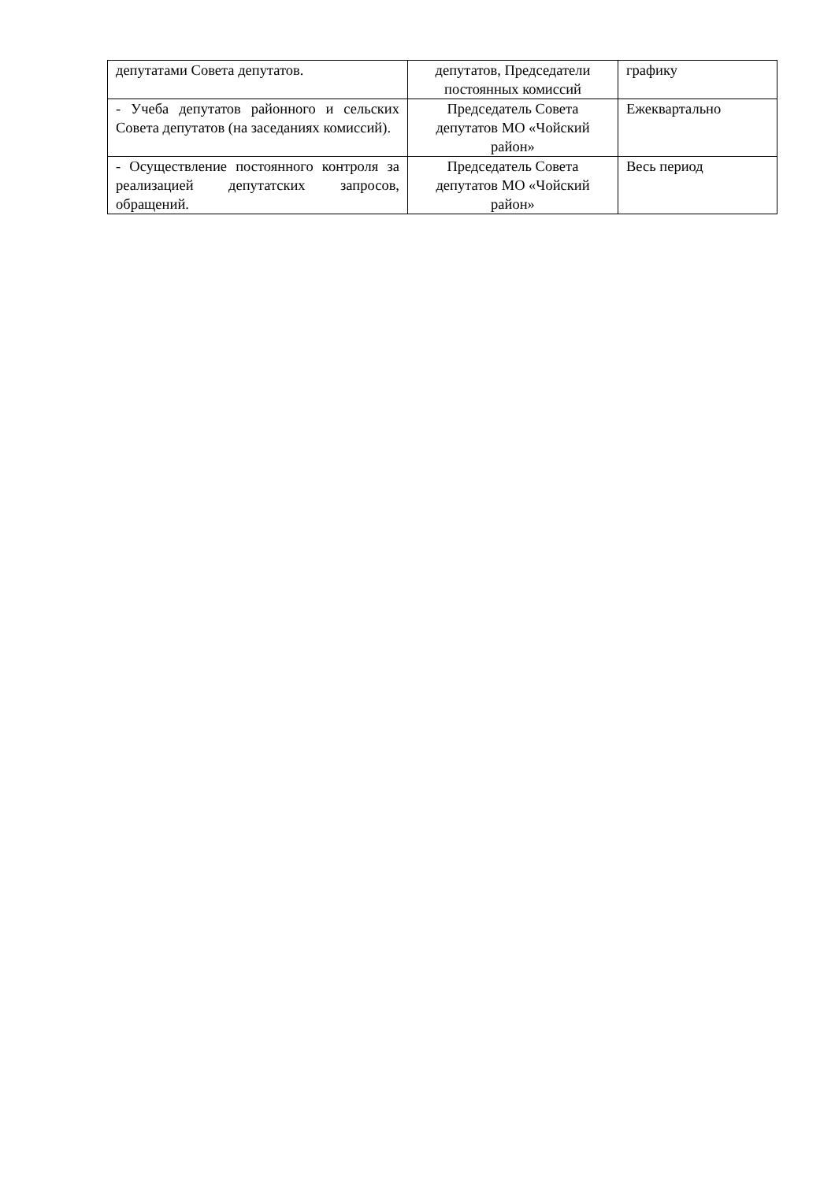| депутатами Совета депутатов. | депутатов, Председатели постоянных комиссий | графику |
| - Учеба депутатов районного и сельских Совета депутатов (на заседаниях комиссий). | Председатель Совета депутатов МО «Чойский район» | Ежеквартально |
| - Осуществление постоянного контроля за реализацией депутатских запросов, обращений. | Председатель Совета депутатов МО «Чойский район» | Весь период |